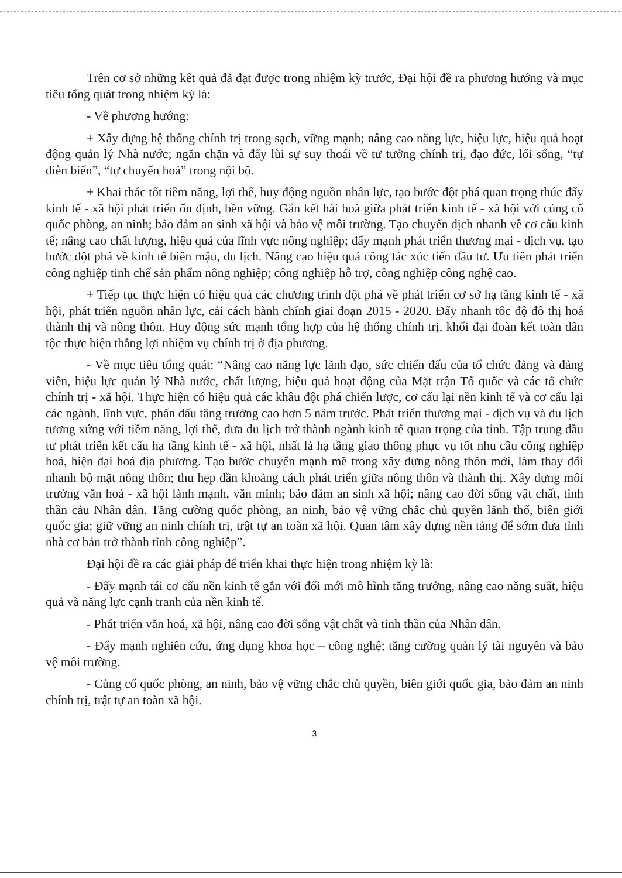Trên cơ sở những kết quả đã đạt được trong nhiệm kỳ trước, Đại hội đề ra phương hướng và mục tiêu tổng quát trong nhiệm kỳ là:
- Về phương hướng:
+ Xây dựng hệ thống chính trị trong sạch, vững mạnh; nâng cao năng lực, hiệu lực, hiệu quả hoạt động quản lý Nhà nước; ngăn chặn và đẩy lùi sự suy thoái về tư tưởng chính trị, đạo đức, lối sống, “tự diễn biến”, “tự chuyển hoá” trong nội bộ.
+ Khai thác tốt tiềm năng, lợi thế, huy động nguồn nhân lực, tạo bước đột phá quan trọng thúc đẩy kinh tế - xã hội phát triển ổn định, bền vững. Gắn kết hài hoà giữa phát triển kinh tế - xã hội với củng cố quốc phòng, an ninh; bảo đảm an sinh xã hội và bảo vệ môi trường. Tạo chuyển dịch nhanh về cơ cấu kinh tế; nâng cao chất lượng, hiệu quả của lĩnh vực nông nghiệp; đẩy mạnh phát triển thương mại - dịch vụ, tạo bước đột phá về kinh tế biên mậu, du lịch. Nâng cao hiệu quả công tác xúc tiến đầu tư. Ưu tiên phát triển công nghiệp tinh chế sản phẩm nông nghiệp; công nghiệp hỗ trợ, công nghiệp công nghệ cao.
+ Tiếp tục thực hiện có hiệu quả các chương trình đột phá về phát triển cơ sở hạ tầng kinh tế - xã hội, phát triển nguồn nhân lực, cải cách hành chính giai đoạn 2015 - 2020. Đẩy nhanh tốc độ đô thị hoá thành thị và nông thôn. Huy động sức mạnh tổng hợp của hệ thống chính trị, khối đại đoàn kết toàn dân tộc thực hiện thắng lợi nhiệm vụ chính trị ở địa phương.
- Về mục tiêu tổng quát: “Nâng cao năng lực lãnh đạo, sức chiến đấu của tổ chức đảng và đảng viên, hiệu lực quản lý Nhà nước, chất lượng, hiệu quả hoạt động của Mặt trận Tổ quốc và các tổ chức chính trị - xã hội. Thực hiện có hiệu quả các khâu đột phá chiến lược, cơ cấu lại nền kinh tế và cơ cấu lại các ngành, lĩnh vực, phấn đấu tăng trưởng cao hơn 5 năm trước. Phát triển thương mại - dịch vụ và du lịch tương xứng với tiềm năng, lợi thế, đưa du lịch trở thành ngành kinh tế quan trọng của tỉnh. Tập trung đầu tư phát triển kết cấu hạ tầng kinh tế - xã hội, nhất là hạ tầng giao thông phục vụ tốt nhu cầu công nghiệp hoá, hiện đại hoá địa phương. Tạo bước chuyển mạnh mẽ trong xây dựng nông thôn mới, làm thay đổi nhanh bộ mặt nông thôn; thu hẹp dần khoảng cách phát triển giữa nông thôn và thành thị. Xây dựng môi trường văn hoá - xã hội lành mạnh, văn minh; bảo đảm an sinh xã hội; nâng cao đời sống vật chất, tinh thần cảu Nhân dân. Tăng cường quốc phòng, an ninh, bảo vệ vững chắc chủ quyền lãnh thổ, biên giới quốc gia; giữ vững an ninh chính trị, trật tự an toàn xã hội. Quan tâm xây dựng nền tảng để sớm đưa tỉnh nhà cơ bản trở thành tỉnh công nghiệp”.
Đại hội đề ra các giải pháp để triển khai thực hiện trong nhiệm kỳ là:
- Đẩy mạnh tái cơ cấu nền kinh tế gắn với đổi mới mô hình tăng trưởng, nâng cao năng suất, hiệu quả và năng lực cạnh tranh của nền kinh tế.
- Phát triển văn hoá, xã hội, nâng cao đời sống vật chất và tinh thần của Nhân dân.
- Đẩy mạnh nghiên cứu, ứng dụng khoa học – công nghệ; tăng cường quản lý tài nguyên và bảo vệ môi trường.
- Củng cố quốc phòng, an ninh, bảo vệ vững chắc chủ quyền, biên giới quốc gia, bảo đảm an ninh chính trị, trật tự an toàn xã hội.
3